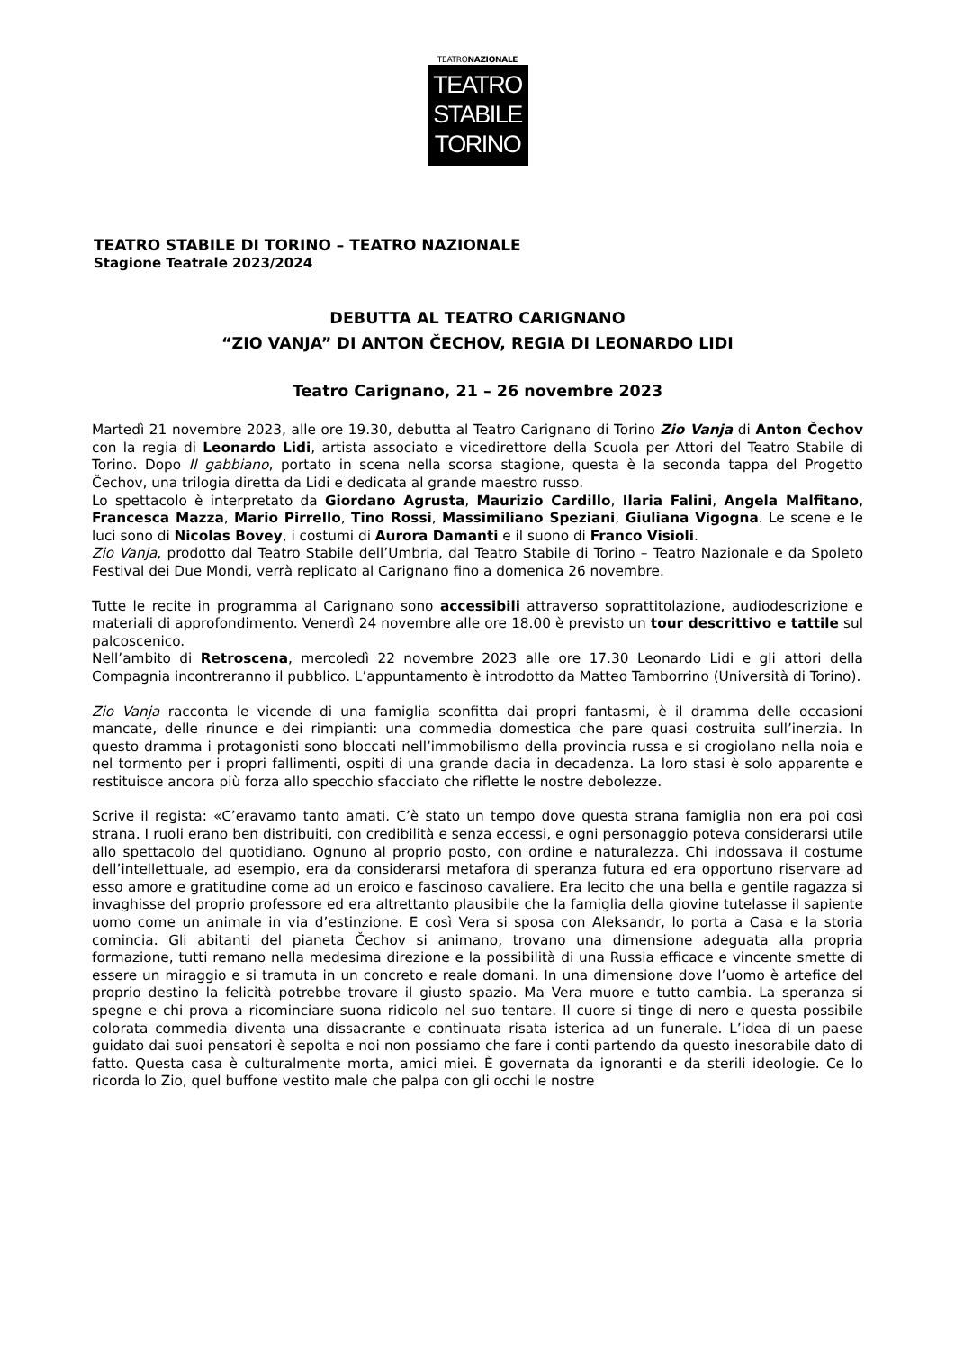TEATRONAZIONALE
TEATRO
STABILE
TORINO
TEATRO STABILE DI TORINO – TEATRO NAZIONALE
Stagione Teatrale 2023/2024
DEBUTTA AL TEATRO CARIGNANO
“ZIO VANJA” DI ANTON ČECHOV, REGIA DI LEONARDO LIDI
Teatro Carignano, 21 – 26 novembre 2023
Martedì 21 novembre 2023, alle ore 19.30, debutta al Teatro Carignano di Torino Zio Vanja di Anton Čechov con la regia di Leonardo Lidi, artista associato e vicedirettore della Scuola per Attori del Teatro Stabile di Torino. Dopo Il gabbiano, portato in scena nella scorsa stagione, questa è la seconda tappa del Progetto Čechov, una trilogia diretta da Lidi e dedicata al grande maestro russo.
Lo spettacolo è interpretato da Giordano Agrusta, Maurizio Cardillo, Ilaria Falini, Angela Malfitano, Francesca Mazza, Mario Pirrello, Tino Rossi, Massimiliano Speziani, Giuliana Vigogna. Le scene e le luci sono di Nicolas Bovey, i costumi di Aurora Damanti e il suono di Franco Visioli.
Zio Vanja, prodotto dal Teatro Stabile dell’Umbria, dal Teatro Stabile di Torino – Teatro Nazionale e da Spoleto Festival dei Due Mondi, verrà replicato al Carignano fino a domenica 26 novembre.
Tutte le recite in programma al Carignano sono accessibili attraverso soprattitolazione, audiodescrizione e materiali di approfondimento. Venerdì 24 novembre alle ore 18.00 è previsto un tour descrittivo e tattile sul palcoscenico.
Nell’ambito di Retroscena, mercoledì 22 novembre 2023 alle ore 17.30 Leonardo Lidi e gli attori della Compagnia incontreranno il pubblico. L’appuntamento è introdotto da Matteo Tamborrino (Università di Torino).
Zio Vanja racconta le vicende di una famiglia sconfitta dai propri fantasmi, è il dramma delle occasioni mancate, delle rinunce e dei rimpianti: una commedia domestica che pare quasi costruita sull’inerzia. In questo dramma i protagonisti sono bloccati nell’immobilismo della provincia russa e si crogiolano nella noia e nel tormento per i propri fallimenti, ospiti di una grande dacia in decadenza. La loro stasi è solo apparente e restituisce ancora più forza allo specchio sfacciato che riflette le nostre debolezze.
Scrive il regista: «C’eravamo tanto amati. C’è stato un tempo dove questa strana famiglia non era poi così strana. I ruoli erano ben distribuiti, con credibilità e senza eccessi, e ogni personaggio poteva considerarsi utile allo spettacolo del quotidiano. Ognuno al proprio posto, con ordine e naturalezza. Chi indossava il costume dell’intellettuale, ad esempio, era da considerarsi metafora di speranza futura ed era opportuno riservare ad esso amore e gratitudine come ad un eroico e fascinoso cavaliere. Era lecito che una bella e gentile ragazza si invaghisse del proprio professore ed era altrettanto plausibile che la famiglia della giovine tutelasse il sapiente uomo come un animale in via d’estinzione. E così Vera si sposa con Aleksandr, lo porta a Casa e la storia comincia. Gli abitanti del pianeta Čechov si animano, trovano una dimensione adeguata alla propria formazione, tutti remano nella medesima direzione e la possibilità di una Russia efficace e vincente smette di essere un miraggio e si tramuta in un concreto e reale domani. In una dimensione dove l’uomo è artefice del proprio destino la felicità potrebbe trovare il giusto spazio. Ma Vera muore e tutto cambia. La speranza si spegne e chi prova a ricominciare suona ridicolo nel suo tentare. Il cuore si tinge di nero e questa possibile colorata commedia diventa una dissacrante e continuata risata isterica ad un funerale. L’idea di un paese guidato dai suoi pensatori è sepolta e noi non possiamo che fare i conti partendo da questo inesorabile dato di fatto. Questa casa è culturalmente morta, amici miei. È governata da ignoranti e da sterili ideologie. Ce lo ricorda lo Zio, quel buffone vestito male che palpa con gli occhi le nostre